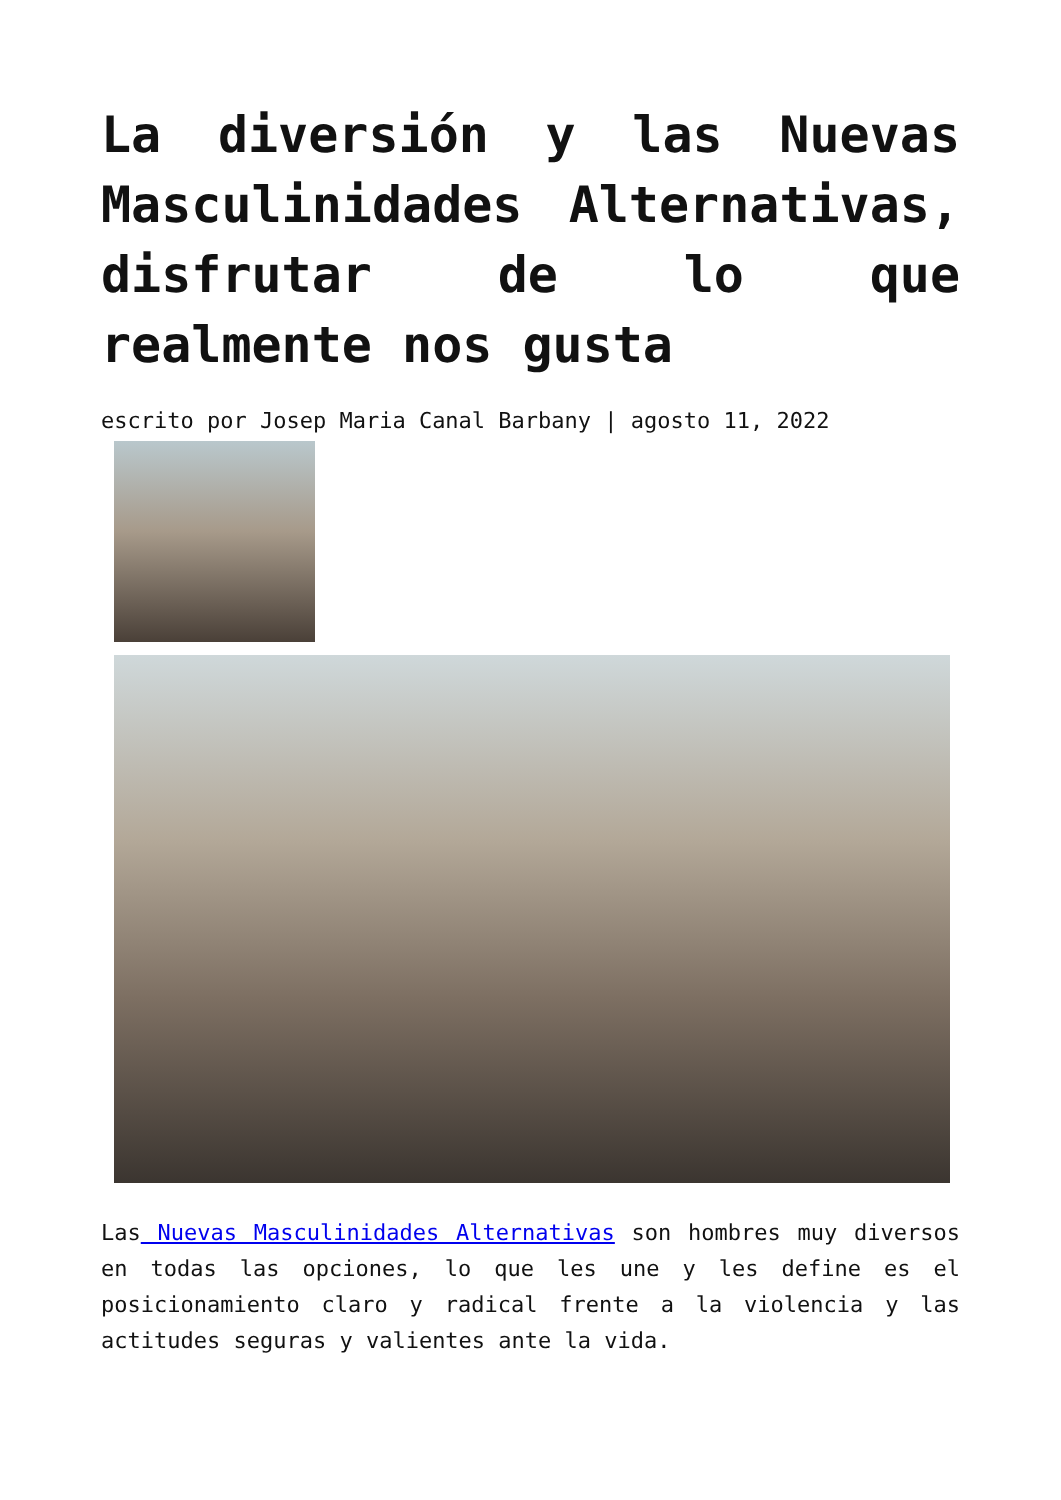La diversión y las Nuevas Masculinidades Alternativas, disfrutar de lo que realmente nos gusta
escrito por Josep Maria Canal Barbany | agosto 11, 2022
Las Nuevas Masculinidades Alternativas son hombres muy diversos en todas las opciones, lo que les une y les define es el posicionamiento claro y radical frente a la violencia y las actitudes seguras y valientes ante la vida.